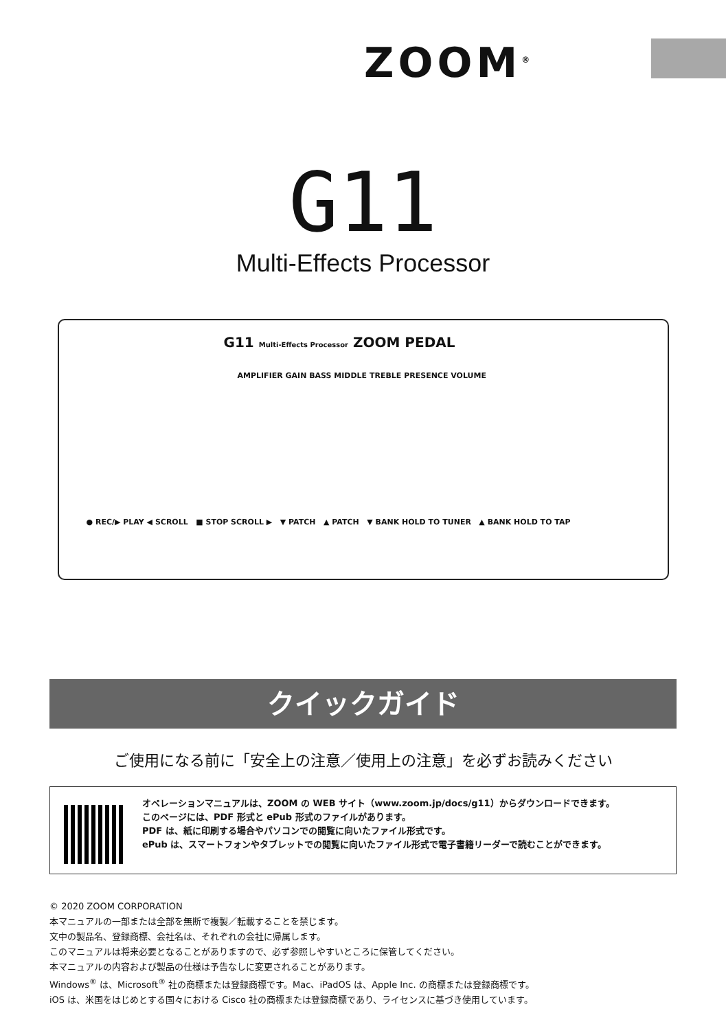ZOOM<sup>®</sup>
G11
Multi-Effects Processor
G11 Multi-Effects Processor ZOOM PEDAL
AMPLIFIER GAIN BASS MIDDLE TREBLE PRESENCE VOLUME
● REC/▶ PLAY ◀ SCROLL ■ STOP SCROLL ▶ ▼ PATCH ▲ PATCH ▼ BANK HOLD TO TUNER ▲ BANK HOLD TO TAP
クイックガイド
ご使用になる前に「安全上の注意／使用上の注意」を必ずお読みください
オペレーションマニュアルは、ZOOM の WEB サイト（www.zoom.jp/docs/g11）からダウンロードできます。
このページには、PDF 形式と ePub 形式のファイルがあります。
PDF は、紙に印刷する場合やパソコンでの閲覧に向いたファイル形式です。
ePub は、スマートフォンやタブレットでの閲覧に向いたファイル形式で電子書籍リーダーで読むことができます。
© 2020 ZOOM CORPORATION
本マニュアルの一部または全部を無断で複製／転載することを禁じます。
文中の製品名、登録商標、会社名は、それぞれの会社に帰属します。
このマニュアルは将来必要となることがありますので、必ず参照しやすいところに保管してください。
本マニュアルの内容および製品の仕様は予告なしに変更されることがあります。
Windows<sup>®</sup> は、Microsoft<sup>®</sup> 社の商標または登録商標です。Mac、iPadOS は、Apple Inc. の商標または登録商標です。
iOS は、米国をはじめとする国々における Cisco 社の商標または登録商標であり、ライセンスに基づき使用しています。